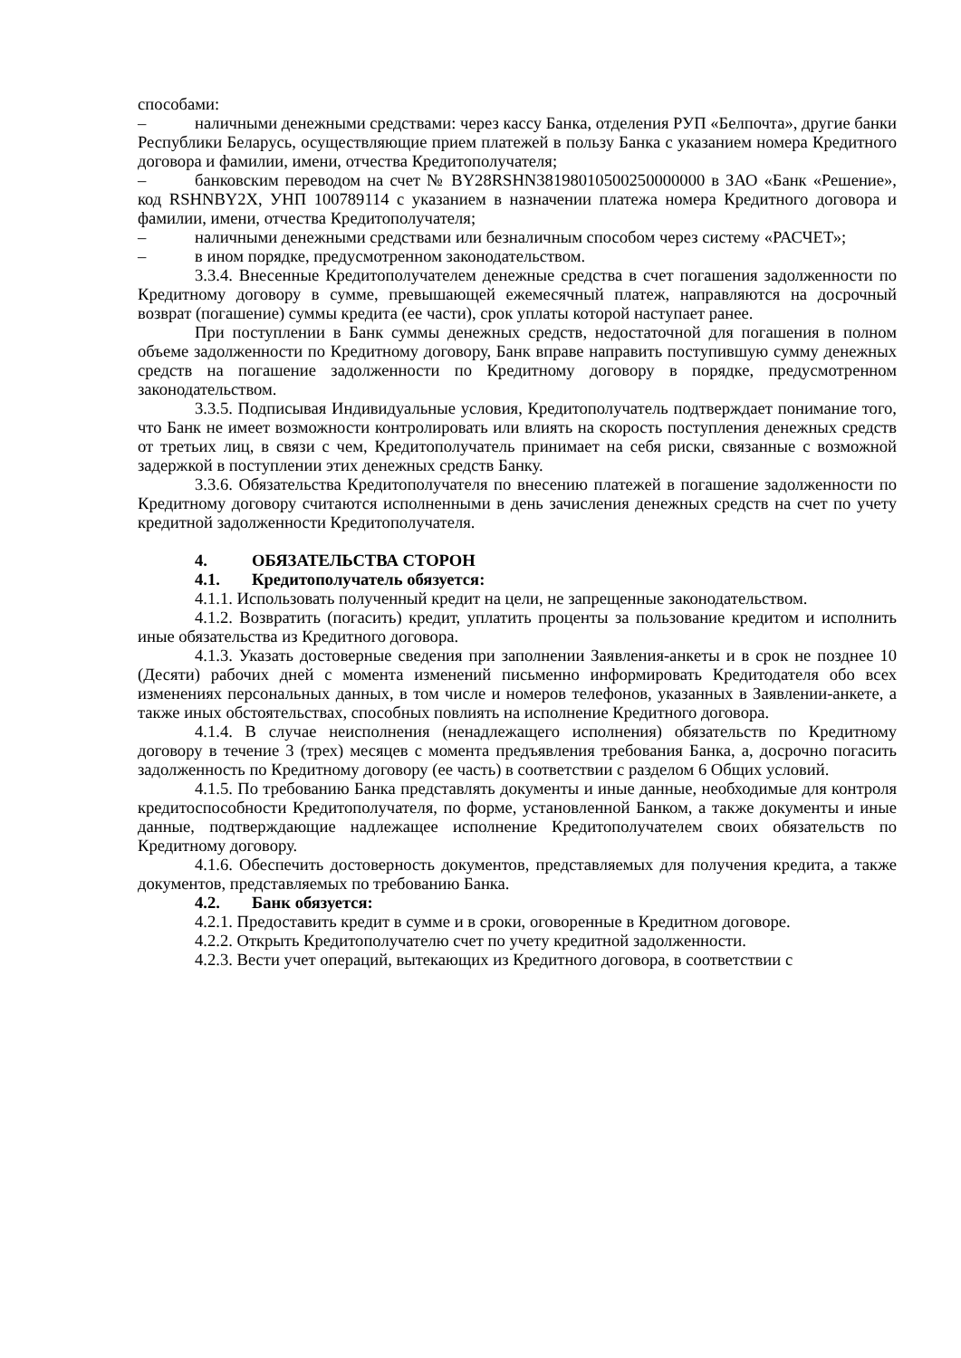способами:
– наличными денежными средствами: через кассу Банка, отделения РУП «Белпочта», другие банки Республики Беларусь, осуществляющие прием платежей в пользу Банка с указанием номера Кредитного договора и фамилии, имени, отчества Кредитополучателя;
– банковским переводом на счет № BY28RSHN38198010500250000000 в ЗАО «Банк «Решение», код RSHNBY2X, УНП 100789114 с указанием в назначении платежа номера Кредитного договора и фамилии, имени, отчества Кредитополучателя;
– наличными денежными средствами или безналичным способом через систему «РАСЧЕТ»;
– в ином порядке, предусмотренном законодательством.
3.3.4. Внесенные Кредитополучателем денежные средства в счет погашения задолженности по Кредитному договору в сумме, превышающей ежемесячный платеж, направляются на досрочный возврат (погашение) суммы кредита (ее части), срок уплаты которой наступает ранее.
При поступлении в Банк суммы денежных средств, недостаточной для погашения в полном объеме задолженности по Кредитному договору, Банк вправе направить поступившую сумму денежных средств на погашение задолженности по Кредитному договору в порядке, предусмотренном законодательством.
3.3.5. Подписывая Индивидуальные условия, Кредитополучатель подтверждает понимание того, что Банк не имеет возможности контролировать или влиять на скорость поступления денежных средств от третьих лиц, в связи с чем, Кредитополучатель принимает на себя риски, связанные с возможной задержкой в поступлении этих денежных средств Банку.
3.3.6. Обязательства Кредитополучателя по внесению платежей в погашение задолженности по Кредитному договору считаются исполненными в день зачисления денежных средств на счет по учету кредитной задолженности Кредитополучателя.
4. ОБЯЗАТЕЛЬСТВА СТОРОН
4.1. Кредитополучатель обязуется:
4.1.1. Использовать полученный кредит на цели, не запрещенные законодательством.
4.1.2. Возвратить (погасить) кредит, уплатить проценты за пользование кредитом и исполнить иные обязательства из Кредитного договора.
4.1.3. Указать достоверные сведения при заполнении Заявления-анкеты и в срок не позднее 10 (Десяти) рабочих дней с момента изменений письменно информировать Кредитодателя обо всех изменениях персональных данных, в том числе и номеров телефонов, указанных в Заявлении-анкете, а также иных обстоятельствах, способных повлиять на исполнение Кредитного договора.
4.1.4. В случае неисполнения (ненадлежащего исполнения) обязательств по Кредитному договору в течение 3 (трех) месяцев с момента предъявления требования Банка, а, досрочно погасить задолженность по Кредитному договору (ее часть) в соответствии с разделом 6 Общих условий.
4.1.5. По требованию Банка представлять документы и иные данные, необходимые для контроля кредитоспособности Кредитополучателя, по форме, установленной Банком, а также документы и иные данные, подтверждающие надлежащее исполнение Кредитополучателем своих обязательств по Кредитному договору.
4.1.6. Обеспечить достоверность документов, представляемых для получения кредита, а также документов, представляемых по требованию Банка.
4.2. Банк обязуется:
4.2.1. Предоставить кредит в сумме и в сроки, оговоренные в Кредитном договоре.
4.2.2. Открыть Кредитополучателю счет по учету кредитной задолженности.
4.2.3. Вести учет операций, вытекающих из Кредитного договора, в соответствии с